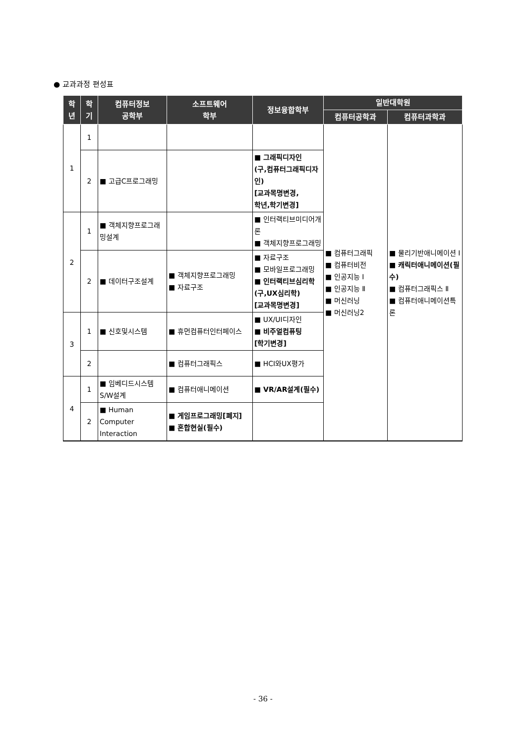● 교과과정 편성표
| 학 년 | 학 기 | 컴퓨터정보 공학부 | 소프트웨어 학부 | 정보융합학부 | 일반대학원 | |
| --- | --- | --- | --- | --- | --- | --- |
| | | | | | 컴퓨터공학과 | 컴퓨터과학과 |
| 1 | 1 | | | | ■ 컴퓨터그래픽 ■ 컴퓨터비전 ■ 인공지능 I ■ 인공지능 Ⅱ ■ 머신러닝 ■ 머신러닝2 | ■ 물리기반애니메이션 I ■ 캐릭터애니메이션(필수) ■ 컴퓨터그래픽스 Ⅱ ■ 컴퓨터애니메이션특론 |
| | 2 | ■ 고급C프로그래밍 | | ■ 그래픽디자인 (구,컴퓨터그래픽디자인) [교과목명변경, 학년,학기변경] | | |
| 2 | 1 | ■ 객체지향프로그래밍설계 | | ■ 인터랙티브미디어개론 ■ 객체지향프로그래밍 | | |
| | 2 | ■ 데이터구조설계 | ■ 객체지향프로그래밍 ■ 자료구조 | ■ 자료구조 ■ 모바일프로그래밍 ■ 인터랙티브심리학 (구,UX심리학) [교과목명변경] | | |
| 3 | 1 | ■ 신호및시스템 | ■ 휴먼컴퓨터인터페이스 | ■ UX/UI디자인 ■ 비주얼컴퓨팅 [학기변경] | | |
| | 2 | | ■ 컴퓨터그래픽스 | ■ HCI와UX평가 | | |
| 4 | 1 | ■ 임베디드시스템S/W설계 | ■ 컴퓨터애니메이션 | ■ VR/AR설계(필수) | | |
| | 2 | ■ Human Computer Interaction | ■ 게임프로그래밍[폐지] ■ 혼합현실(필수) | | | |
- 36 -